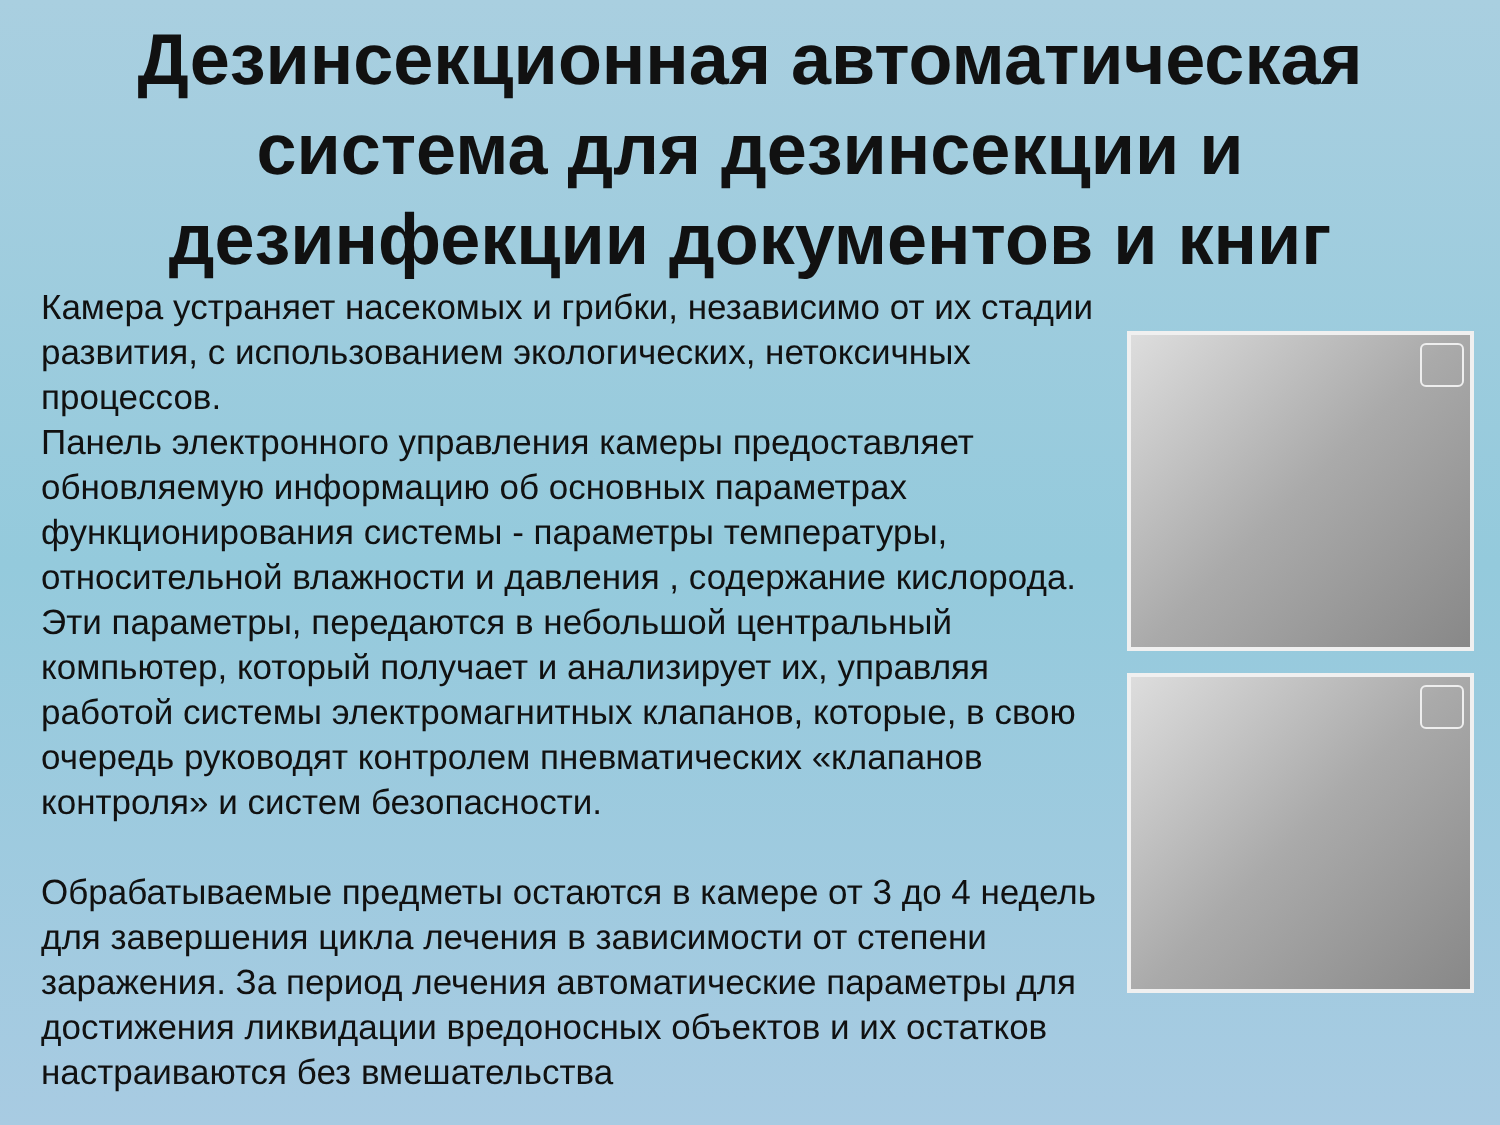Дезинсекционная автоматическая система для дезинсекции и дезинфекции документов и книг
Камера устраняет насекомых и грибки, независимо от их стадии развития, с использованием экологических, нетоксичных процессов.
Панель электронного управления камеры предоставляет обновляемую информацию об основных параметрах функционирования системы - параметры температуры, относительной влажности и давления , содержание кислорода. Эти параметры, передаются в небольшой центральный компьютер, который получает и анализирует их, управляя работой системы электромагнитных клапанов, которые, в свою очередь руководят контролем пневматических «клапанов контроля» и систем безопасности.
Обрабатываемые предметы остаются в камере от 3 до 4 недель для завершения цикла лечения в зависимости от степени заражения. За период лечения автоматические параметры для достижения ликвидации вредоносных объектов и их остатков настраиваются без вмешательства